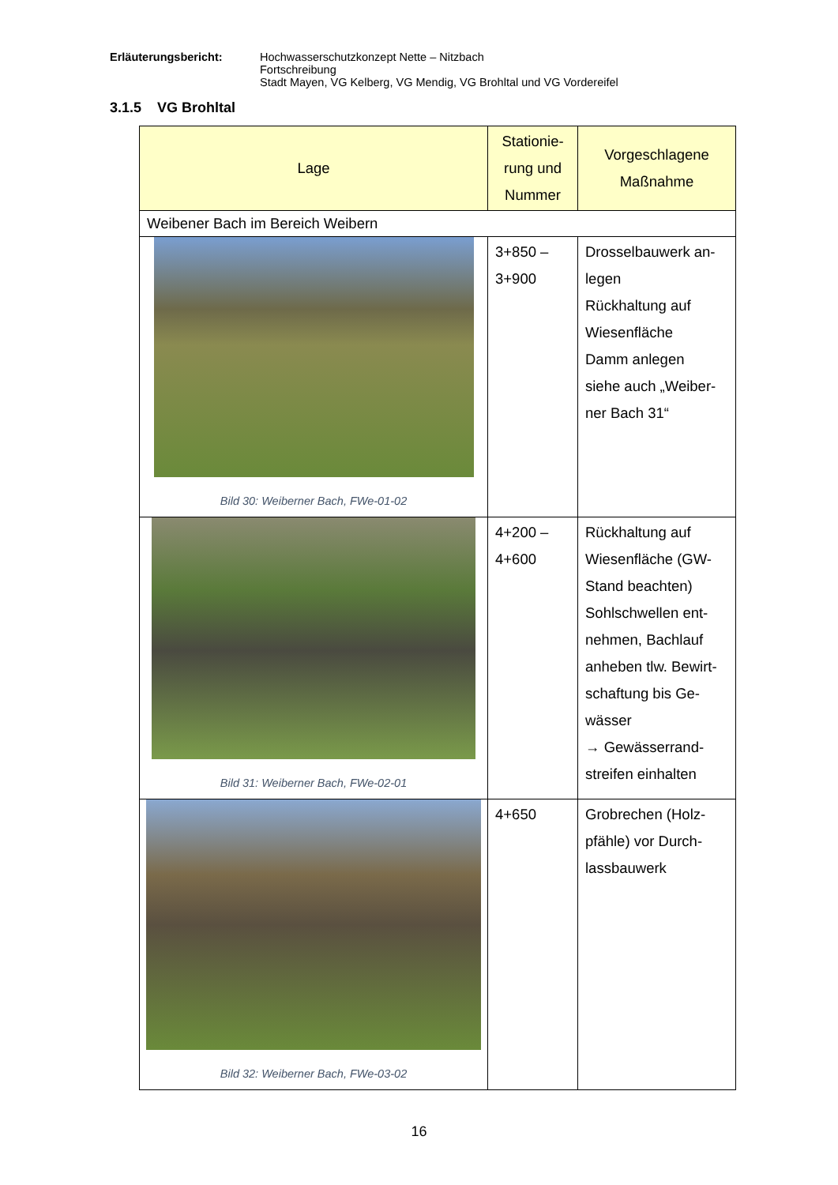Erläuterungsbericht: Hochwasserschutzkonzept Nette – Nitzbach
Fortschreibung
Stadt Mayen, VG Kelberg, VG Mendig, VG Brohltal und VG Vordereifel
3.1.5 VG Brohltal
| Lage | Stationie- rung und Nummer | Vorgeschlagene Maßnahme |
| --- | --- | --- |
| Weibener Bach im Bereich Weibern | | |
| Bild 30: Weiberner Bach, FWe-01-02 | 3+850 – 3+900 | Drosselbauwerk an- legen Rückhaltung auf Wiesenfläche Damm anlegen siehe auch „Weiber- ner Bach 31“ |
| Bild 31: Weiberner Bach, FWe-02-01 | 4+200 – 4+600 | Rückhaltung auf Wiesenfläche (GW- Stand beachten) Sohlschwellen ent- nehmen, Bachlauf anheben tlw. Bewirt- schaftung bis Ge- wässer → Gewässerrand- streifen einhalten |
| Bild 32: Weiberner Bach, FWe-03-02 | 4+650 | Grobrechen (Holz- pfähle) vor Durch- lassbauwerk |
16